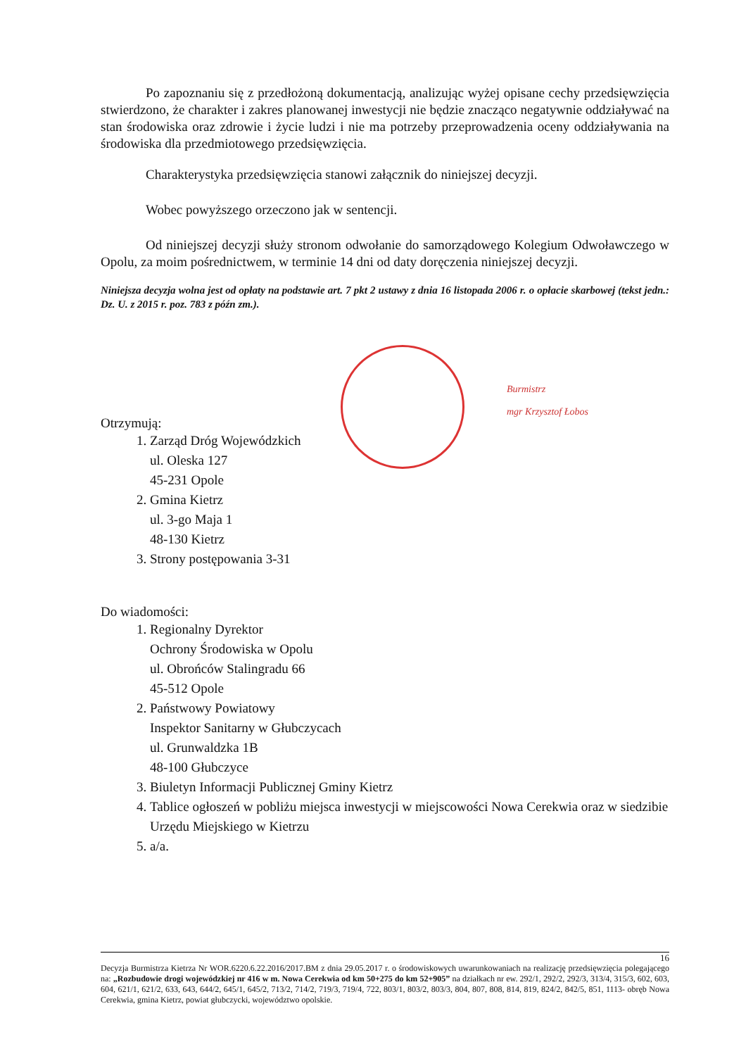Po zapoznaniu się z przedłożoną dokumentacją, analizując wyżej opisane cechy przedsięwzięcia stwierdzono, że charakter i zakres planowanej inwestycji nie będzie znacząco negatywnie oddziaływać na stan środowiska oraz zdrowie i życie ludzi i nie ma potrzeby przeprowadzenia oceny oddziaływania na środowiska dla przedmiotowego przedsięwzięcia.
Charakterystyka przedsięwzięcia stanowi załącznik do niniejszej decyzji.
Wobec powyższego orzeczono jak w sentencji.
Od niniejszej decyzji służy stronom odwołanie do samorządowego Kolegium Odwoławczego w Opolu, za moim pośrednictwem, w terminie 14 dni od daty doręczenia niniejszej decyzji.
Niniejsza decyzja wolna jest od opłaty na podstawie art. 7 pkt 2 ustawy z dnia 16 listopada 2006 r. o opłacie skarbowej (tekst jedn.: Dz. U. z 2015 r. poz. 783 z późn zm.).
Otrzymują:
1. Zarząd Dróg Wojewódzkich
ul. Oleska 127
45-231 Opole
2. Gmina Kietrz
ul. 3-go Maja 1
48-130 Kietrz
3. Strony postępowania 3-31
Do wiadomości:
1. Regionalny Dyrektor
Ochrony Środowiska w Opolu
ul. Obrońców Stalingradu 66
45-512 Opole
2. Państwowy Powiatowy
Inspektor Sanitarny w Głubczycach
ul. Grunwaldzka 1B
48-100 Głubczyce
3. Biuletyn Informacji Publicznej Gminy Kietrz
4. Tablice ogłoszeń w pobliżu miejsca inwestycji w miejscowości Nowa Cerekwia oraz w siedzibie Urzędu Miejskiego w Kietrzu
5. a/a.
Burmistrz
mgr Krzysztof Łobos
16
Decyzja Burmistrza Kietrza Nr WOR.6220.6.22.2016/2017.BM z dnia 29.05.2017 r. o środowiskowych uwarunkowaniach na realizację przedsięwzięcia polegającego na: „Rozbudowie drogi wojewódzkiej nr 416 w m. Nowa Cerekwia od km 50+275 do km 52+905” na działkach nr ew. 292/1, 292/2, 292/3, 313/4, 315/3, 602, 603, 604, 621/1, 621/2, 633, 643, 644/2, 645/1, 645/2, 713/2, 714/2, 719/3, 719/4, 722, 803/1, 803/2, 803/3, 804, 807, 808, 814, 819, 824/2, 842/5, 851, 1113- obręb Nowa Cerekwia, gmina Kietrz, powiat głubczycki, województwo opolskie.